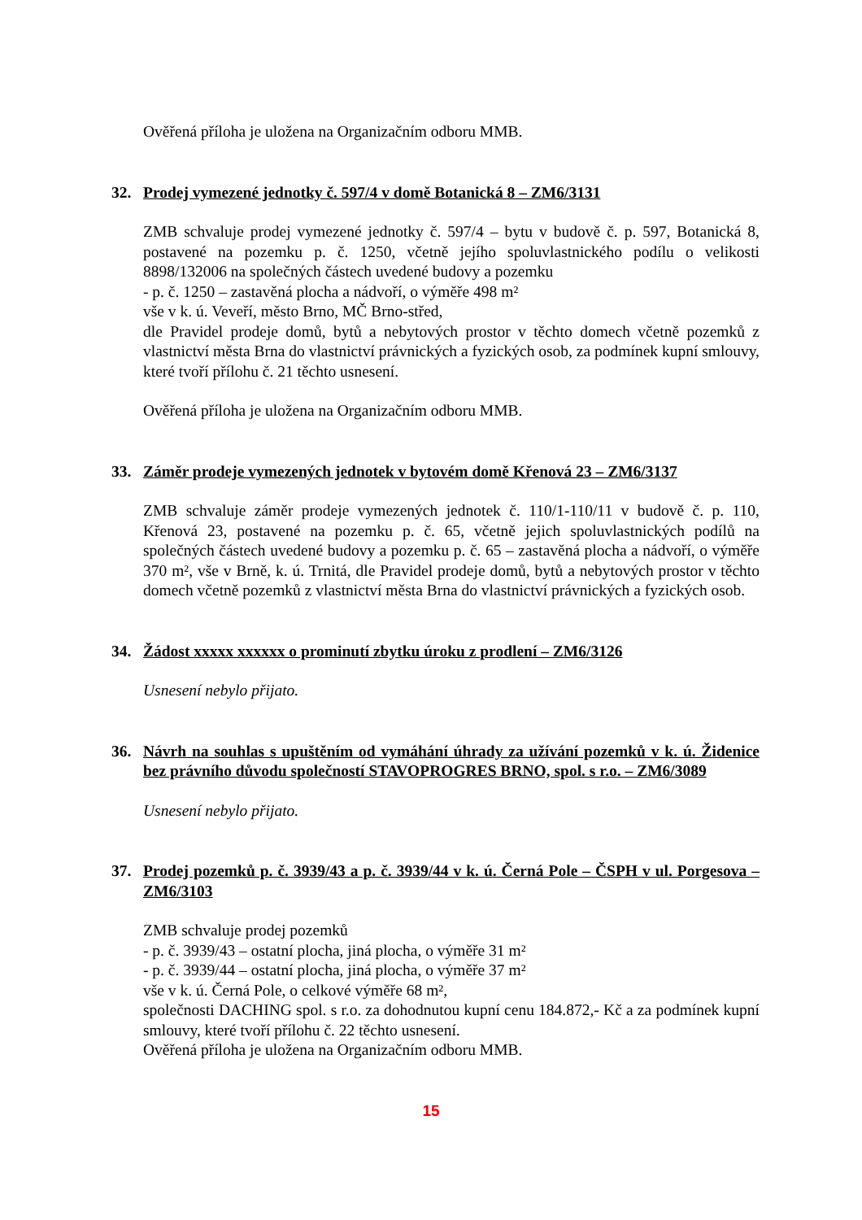Ověřená příloha je uložena na Organizačním odboru MMB.
32. Prodej vymezené jednotky č. 597/4 v domě Botanická 8 – ZM6/3131
ZMB schvaluje prodej vymezené jednotky č. 597/4 – bytu v budově č. p. 597, Botanická 8, postavené na pozemku p. č. 1250, včetně jejího spoluvlastnického podílu o velikosti 8898/132006 na společných částech uvedené budovy a pozemku
- p. č. 1250 – zastavěná plocha a nádvoří, o výměře 498 m²
vše v k. ú. Veveří, město Brno, MČ Brno-střed,
dle Pravidel prodeje domů, bytů a nebytových prostor v těchto domech včetně pozemků z vlastnictví města Brna do vlastnictví právnických a fyzických osob, za podmínek kupní smlouvy, které tvoří přílohu č. 21 těchto usnesení.
Ověřená příloha je uložena na Organizačním odboru MMB.
33. Záměr prodeje vymezených jednotek v bytovém domě Křenová 23 – ZM6/3137
ZMB schvaluje záměr prodeje vymezených jednotek č. 110/1-110/11 v budově č. p. 110, Křenová 23, postavené na pozemku p. č. 65, včetně jejich spoluvlastnických podílů na společných částech uvedené budovy a pozemku p. č. 65 – zastavěná plocha a nádvoří, o výměře 370 m², vše v Brně, k. ú. Trnitá, dle Pravidel prodeje domů, bytů a nebytových prostor v těchto domech včetně pozemků z vlastnictví města Brna do vlastnictví právnických a fyzických osob.
34. Žádost xxxxx xxxxxx o prominutí zbytku úroku z prodlení – ZM6/3126
Usnesení nebylo přijato.
36. Návrh na souhlas s upuštěním od vymáhání úhrady za užívání pozemků v k. ú. Židenice bez právního důvodu společností STAVOPROGRES BRNO, spol. s r.o. – ZM6/3089
Usnesení nebylo přijato.
37. Prodej pozemků p. č. 3939/43 a p. č. 3939/44 v k. ú. Černá Pole – ČSPH v ul. Porgesova – ZM6/3103
ZMB schvaluje prodej pozemků
- p. č. 3939/43 – ostatní plocha, jiná plocha, o výměře 31 m²
- p. č. 3939/44 – ostatní plocha, jiná plocha, o výměře 37 m²
vše v k. ú. Černá Pole, o celkové výměře 68 m²,
společnosti DACHING spol. s r.o. za dohodnutou kupní cenu 184.872,- Kč a za podmínek kupní smlouvy, které tvoří přílohu č. 22 těchto usnesení.
Ověřená příloha je uložena na Organizačním odboru MMB.
15